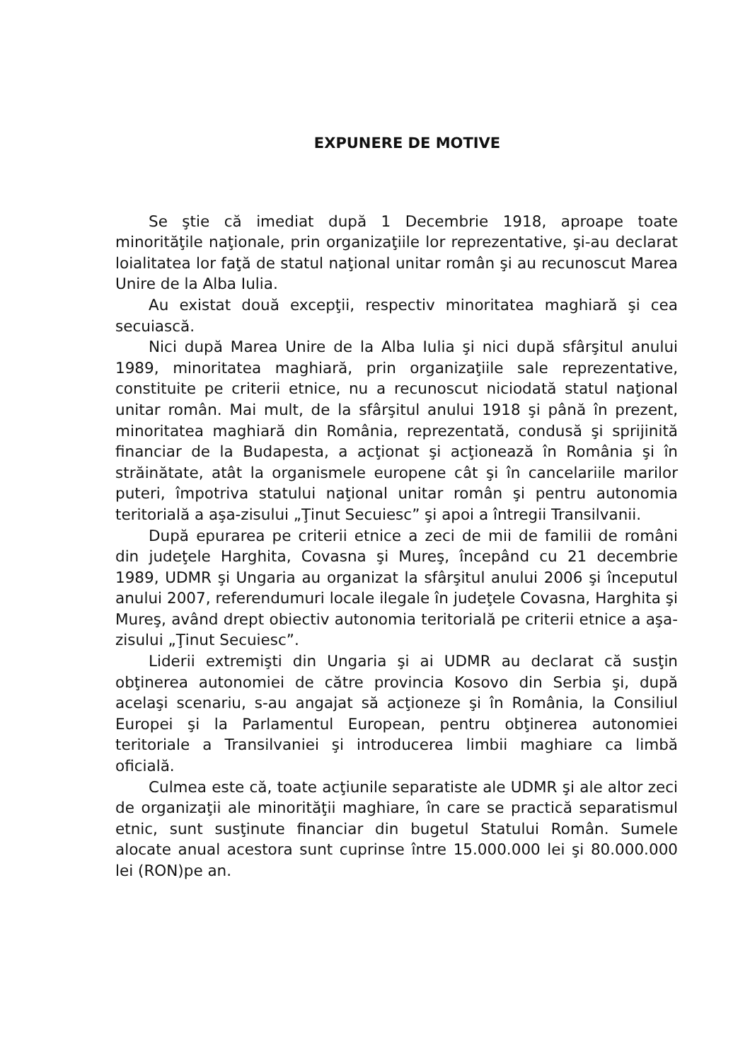EXPUNERE DE MOTIVE
Se ştie că imediat după 1 Decembrie 1918, aproape toate minorităţile naţionale, prin organizaţiile lor reprezentative, şi-au declarat loialitatea lor faţă de statul naţional unitar român şi au recunoscut Marea Unire de la Alba Iulia.
Au existat două excepţii, respectiv minoritatea maghiară şi cea secuiască.
Nici după Marea Unire de la Alba Iulia şi nici după sfârşitul anului 1989, minoritatea maghiară, prin organizaţiile sale reprezentative, constituite pe criterii etnice, nu a recunoscut niciodată statul naţional unitar român. Mai mult, de la sfârşitul anului 1918 şi până în prezent, minoritatea maghiară din România, reprezentată, condusă şi sprijinită financiar de la Budapesta, a acţionat şi acţionează în România şi în străinătate, atât la organismele europene cât şi în cancelariile marilor puteri, împotriva statului naţional unitar român şi pentru autonomia teritorială a aşa-zisului „Ţinut Secuiesc” şi apoi a întregii Transilvanii.
După epurarea pe criterii etnice a zeci de mii de familii de români din judeţele Harghita, Covasna şi Mureş, începând cu 21 decembrie 1989, UDMR şi Ungaria au organizat la sfârşitul anului 2006 şi începutul anului 2007, referendumuri locale ilegale în judeţele Covasna, Harghita şi Mureş, având drept obiectiv autonomia teritorială pe criterii etnice a aşa-zisului „Ţinut Secuiesc”.
Liderii extremişti din Ungaria şi ai UDMR au declarat că susţin obţinerea autonomiei de către provincia Kosovo din Serbia şi, după acelaşi scenariu, s-au angajat să acţioneze şi în România, la Consiliul Europei şi la Parlamentul European, pentru obţinerea autonomiei teritoriale a Transilvaniei şi introducerea limbii maghiare ca limbă oficială.
Culmea este că, toate acţiunile separatiste ale UDMR şi ale altor zeci de organizaţii ale minorităţii maghiare, în care se practică separatismul etnic, sunt susţinute financiar din bugetul Statului Român. Sumele alocate anual acestora sunt cuprinse între 15.000.000 lei şi 80.000.000 lei (RON)pe an.